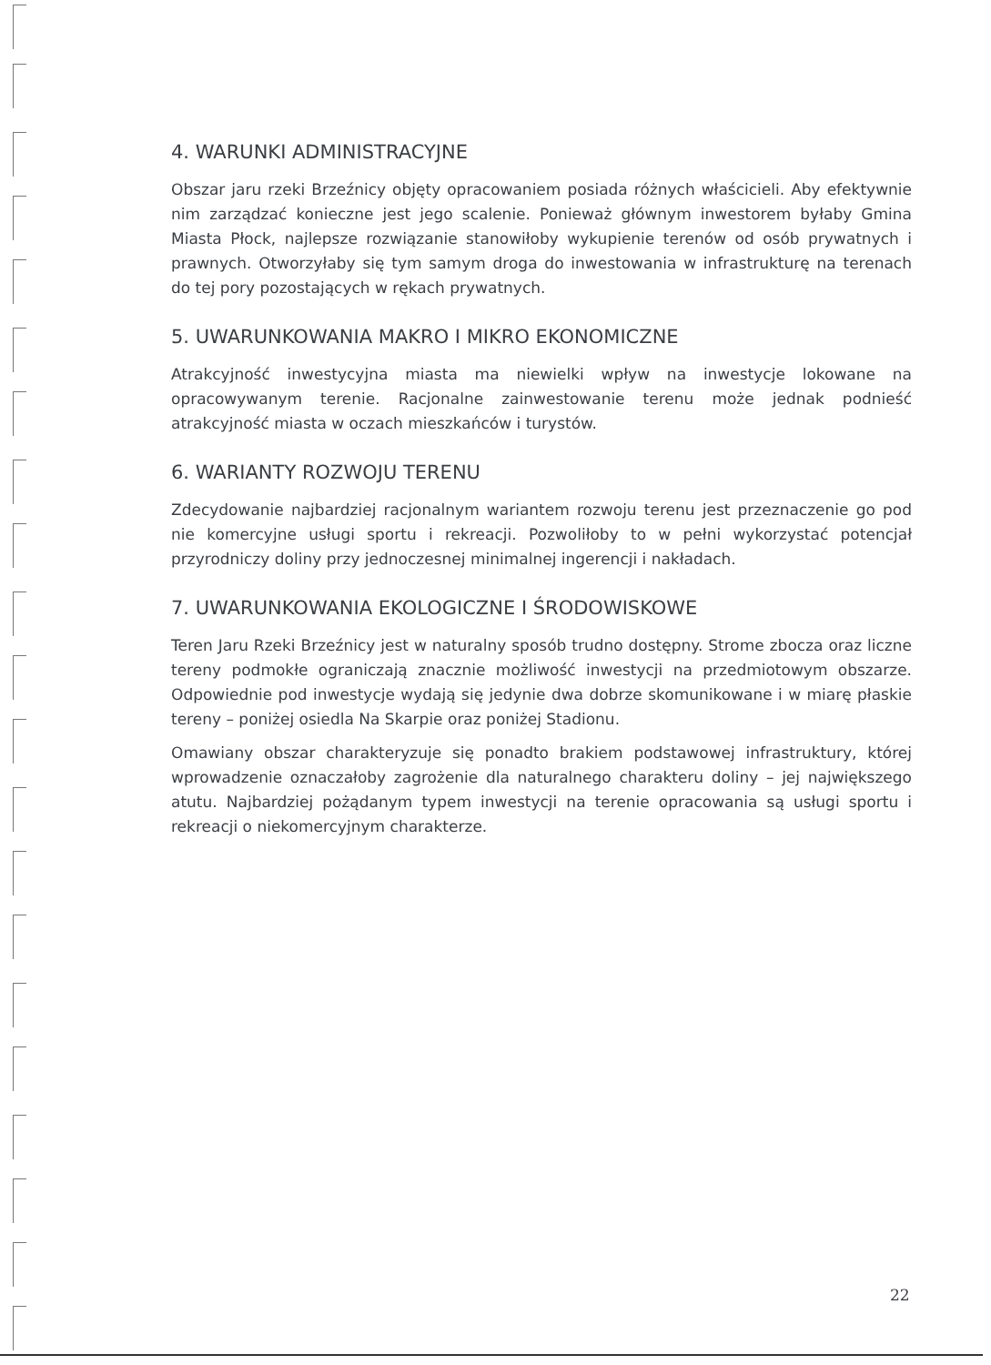4. WARUNKI ADMINISTRACYJNE
Obszar jaru rzeki Brzeźnicy objęty opracowaniem posiada różnych właścicieli. Aby efektywnie nim zarządzać konieczne jest jego scalenie. Ponieważ głównym inwestorem byłaby Gmina Miasta Płock, najlepsze rozwiązanie stanowiłoby wykupienie terenów od osób prywatnych i prawnych. Otworzyłaby się tym samym droga do inwestowania w infrastrukturę na terenach do tej pory pozostających w rękach prywatnych.
5. UWARUNKOWANIA MAKRO I MIKRO EKONOMICZNE
Atrakcyjność inwestycyjna miasta ma niewielki wpływ na inwestycje lokowane na opracowywanym terenie. Racjonalne zainwestowanie terenu może jednak podnieść atrakcyjność miasta w oczach mieszkańców i turystów.
6. WARIANTY ROZWOJU TERENU
Zdecydowanie najbardziej racjonalnym wariantem rozwoju terenu jest przeznaczenie go pod nie komercyjne usługi sportu i rekreacji. Pozwoliłoby to w pełni wykorzystać potencjał przyrodniczy doliny przy jednoczesnej minimalnej ingerencji i nakładach.
7. UWARUNKOWANIA EKOLOGICZNE I ŚRODOWISKOWE
Teren Jaru Rzeki Brzeźnicy jest w naturalny sposób trudno dostępny. Strome zbocza oraz liczne tereny podmokłe ograniczają znacznie możliwość inwestycji na przedmiotowym obszarze. Odpowiednie pod inwestycje wydają się jedynie dwa dobrze skomunikowane i w miarę płaskie tereny – poniżej osiedla Na Skarpie oraz poniżej Stadionu.
Omawiany obszar charakteryzuje się ponadto brakiem podstawowej infrastruktury, której wprowadzenie oznaczałoby zagrożenie dla naturalnego charakteru doliny – jej największego atutu. Najbardziej pożądanym typem inwestycji na terenie opracowania są usługi sportu i rekreacji o niekomercyjnym charakterze.
22